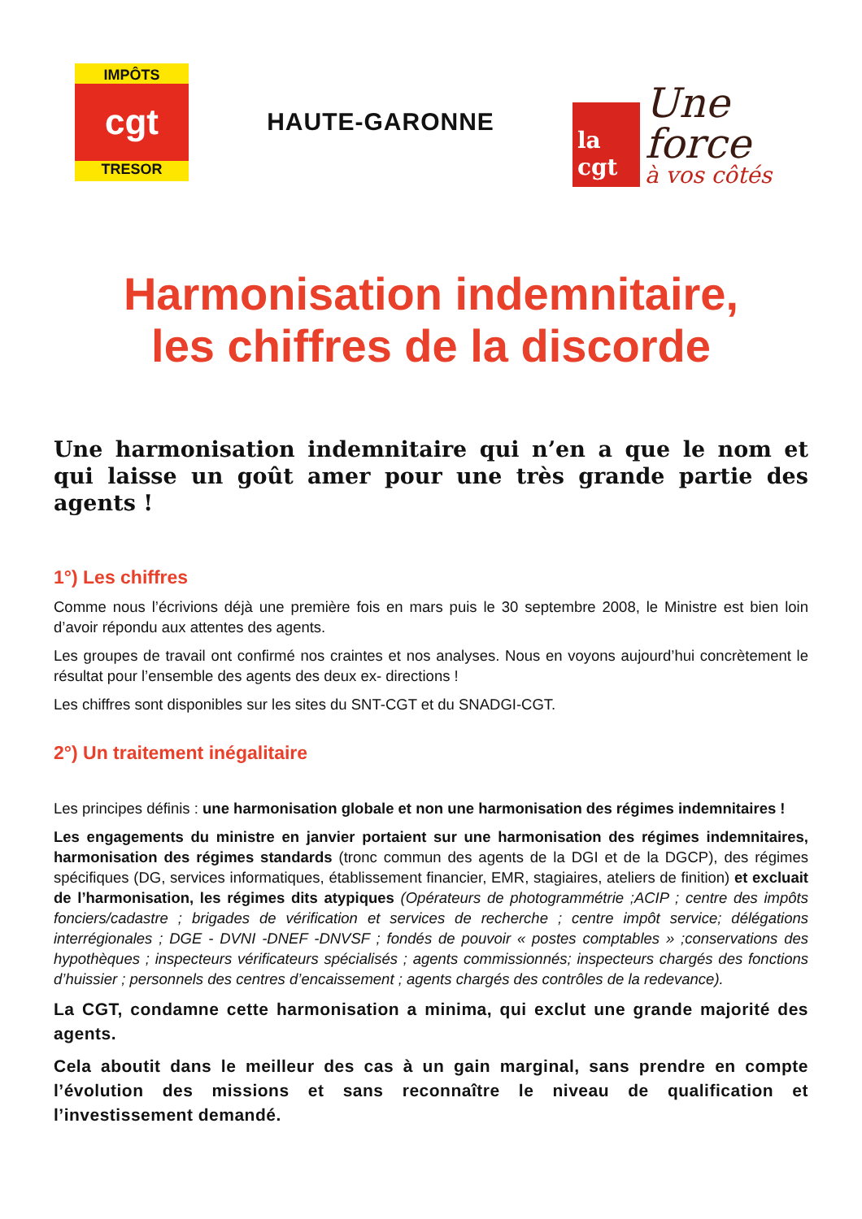IMPÔTS
cgt
TRESOR
HAUTE-GARONNE
la cgt
Une force
à vos côtés
Harmonisation indemnitaire,
les chiffres de la discorde
Une harmonisation indemnitaire qui n’en a que le nom et qui laisse un goût amer pour une très grande partie des agents !
1°) Les chiffres
Comme nous l’écrivions déjà une première fois en mars puis le 30 septembre 2008, le Ministre est bien loin d’avoir répondu aux attentes des agents.
Les groupes de travail ont confirmé nos craintes et nos analyses. Nous en voyons aujourd’hui concrètement le résultat pour l’ensemble des agents des deux ex- directions !
Les chiffres sont disponibles sur les sites du SNT-CGT et du SNADGI-CGT.
2°) Un traitement inégalitaire
Les principes définis : une harmonisation globale et non une harmonisation des régimes indemnitaires !
Les engagements du ministre en janvier portaient sur une harmonisation des régimes indemnitaires, harmonisation des régimes standards (tronc commun des agents de la DGI et de la DGCP), des régimes spécifiques (DG, services informatiques, établissement financier, EMR, stagiaires, ateliers de finition) et excluait de l’harmonisation, les régimes dits atypiques (Opérateurs de photogrammétrie ;ACIP ; centre des impôts fonciers/cadastre ; brigades de vérification et services de recherche ; centre impôt service; délégations interrégionales ; DGE - DVNI -DNEF -DNVSF ; fondés de pouvoir « postes comptables » ;conservations des hypothèques ; inspecteurs vérificateurs spécialisés ; agents commissionnés; inspecteurs chargés des fonctions d’huissier ; personnels des centres d’encaissement ; agents chargés des contrôles de la redevance).
La CGT, condamne cette harmonisation a minima, qui exclut une grande majorité des agents.
Cela aboutit dans le meilleur des cas à un gain marginal, sans prendre en compte l’évolution des missions et sans reconnaître le niveau de qualification et l’investissement demandé.